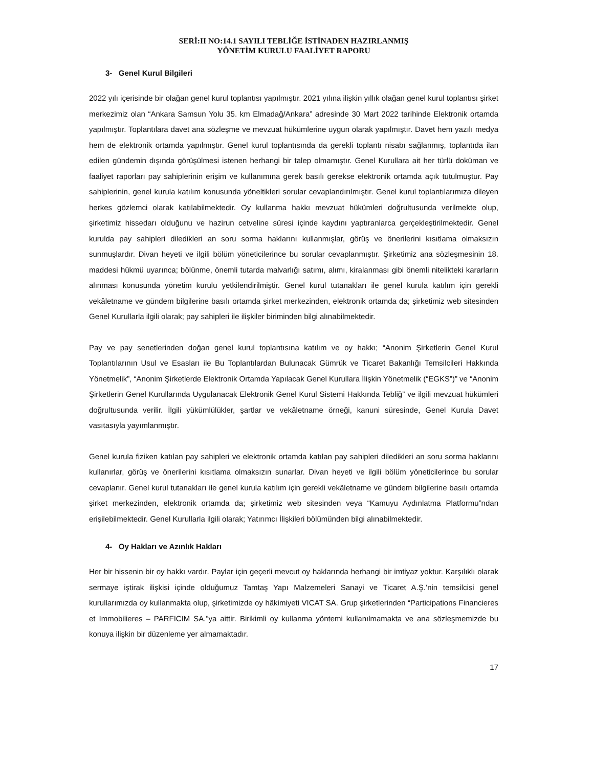SERİ:II NO:14.1 SAYILI TEBLİĞE İSTİNADEN HAZIRLANMIŞ
YÖNETİM KURULU FAALİYET RAPORU
3- Genel Kurul Bilgileri
2022 yılı içerisinde bir olağan genel kurul toplantısı yapılmıştır. 2021 yılına ilişkin yıllık olağan genel kurul toplantısı şirket merkezimiz olan “Ankara Samsun Yolu 35. km Elmadağ/Ankara” adresinde 30 Mart 2022 tarihinde Elektronik ortamda yapılmıştır. Toplantılara davet ana sözleşme ve mevzuat hükümlerine uygun olarak yapılmıştır. Davet hem yazılı medya hem de elektronik ortamda yapılmıştır. Genel kurul toplantısında da gerekli toplantı nisabı sağlanmış, toplantıda ilan edilen gündemin dışında görüşülmesi istenen herhangi bir talep olmamıştır. Genel Kurullara ait her türlü doküman ve faaliyet raporları pay sahiplerinin erişim ve kullanımına gerek basılı gerekse elektronik ortamda açık tutulmuştur. Pay sahiplerinin, genel kurula katılım konusunda yöneltikleri sorular cevaplandırılmıştır. Genel kurul toplantılarımıza dileyen herkes gözlemci olarak katılabilmektedir. Oy kullanma hakkı mevzuat hükümleri doğrultusunda verilmekte olup, şirketimiz hissedarı olduğunu ve hazirun cetveline süresi içinde kaydını yaptıranlarca gerçekleştirilmektedir. Genel kurulda pay sahipleri diledikleri an soru sorma haklarını kullanmışlar, görüş ve önerilerini kısıtlama olmaksızın sunmuşlardır. Divan heyeti ve ilgili bölüm yöneticilerince bu sorular cevaplanmıştır. Şirketimiz ana sözleşmesinin 18. maddesi hükmü uyarınca; bölünme, önemli tutarda malvarlığı satımı, alımı, kiralanması gibi önemli nitelikteki kararların alınması konusunda yönetim kurulu yetkilendirilmiştir. Genel kurul tutanakları ile genel kurula katılım için gerekli vekâletname ve gündem bilgilerine basılı ortamda şirket merkezinden, elektronik ortamda da; şirketimiz web sitesinden Genel Kurullarla ilgili olarak; pay sahipleri ile ilişkiler biriminden bilgi alınabilmektedir.
Pay ve pay senetlerinden doğan genel kurul toplantısına katılım ve oy hakkı; “Anonim Şirketlerin Genel Kurul Toplantılarının Usul ve Esasları ile Bu Toplantılardan Bulunacak Gümrük ve Ticaret Bakanlığı Temsilcileri Hakkında Yönetmelik”, “Anonim Şirketlerde Elektronik Ortamda Yapılacak Genel Kurullara İlişkin Yönetmelik (“EGKS”)” ve “Anonim Şirketlerin Genel Kurullarında Uygulanacak Elektronik Genel Kurul Sistemi Hakkında Tebliğ” ve ilgili mevzuat hükümleri doğrultusunda verilir. İlgili yükümlülükler, şartlar ve vekâletname örneği, kanuni süresinde, Genel Kurula Davet vasıtasıyla yayımlanmıştır.
Genel kurula fiziken katılan pay sahipleri ve elektronik ortamda katılan pay sahipleri diledikleri an soru sorma haklarını kullanırlar, görüş ve önerilerini kısıtlama olmaksızın sunarlar. Divan heyeti ve ilgili bölüm yöneticilerince bu sorular cevaplanır. Genel kurul tutanakları ile genel kurula katılım için gerekli vekâletname ve gündem bilgilerine basılı ortamda şirket merkezinden, elektronik ortamda da; şirketimiz web sitesinden veya “Kamuyu Aydınlatma Platformu”ndan erişilebilmektedir. Genel Kurullarla ilgili olarak; Yatırımcı İlişkileri bölümünden bilgi alınabilmektedir.
4- Oy Hakları ve Azınlık Hakları
Her bir hissenin bir oy hakkı vardır. Paylar için geçerli mevcut oy haklarında herhangi bir imtiyaz yoktur. Karşılıklı olarak sermaye iştirak ilişkisi içinde olduğumuz Tamtaş Yapı Malzemeleri Sanayi ve Ticaret A.Ş.’nin temsilcisi genel kurullarımızda oy kullanmakta olup, şirketimizde oy hâkimiyeti VICAT SA. Grup şirketlerinden “Participations Financieres et Immobilieres – PARFICIM SA.”ya aittir. Birikimli oy kullanma yöntemi kullanılmamakta ve ana sözleşmemizde bu konuya ilişkin bir düzenleme yer almamaktadır.
17